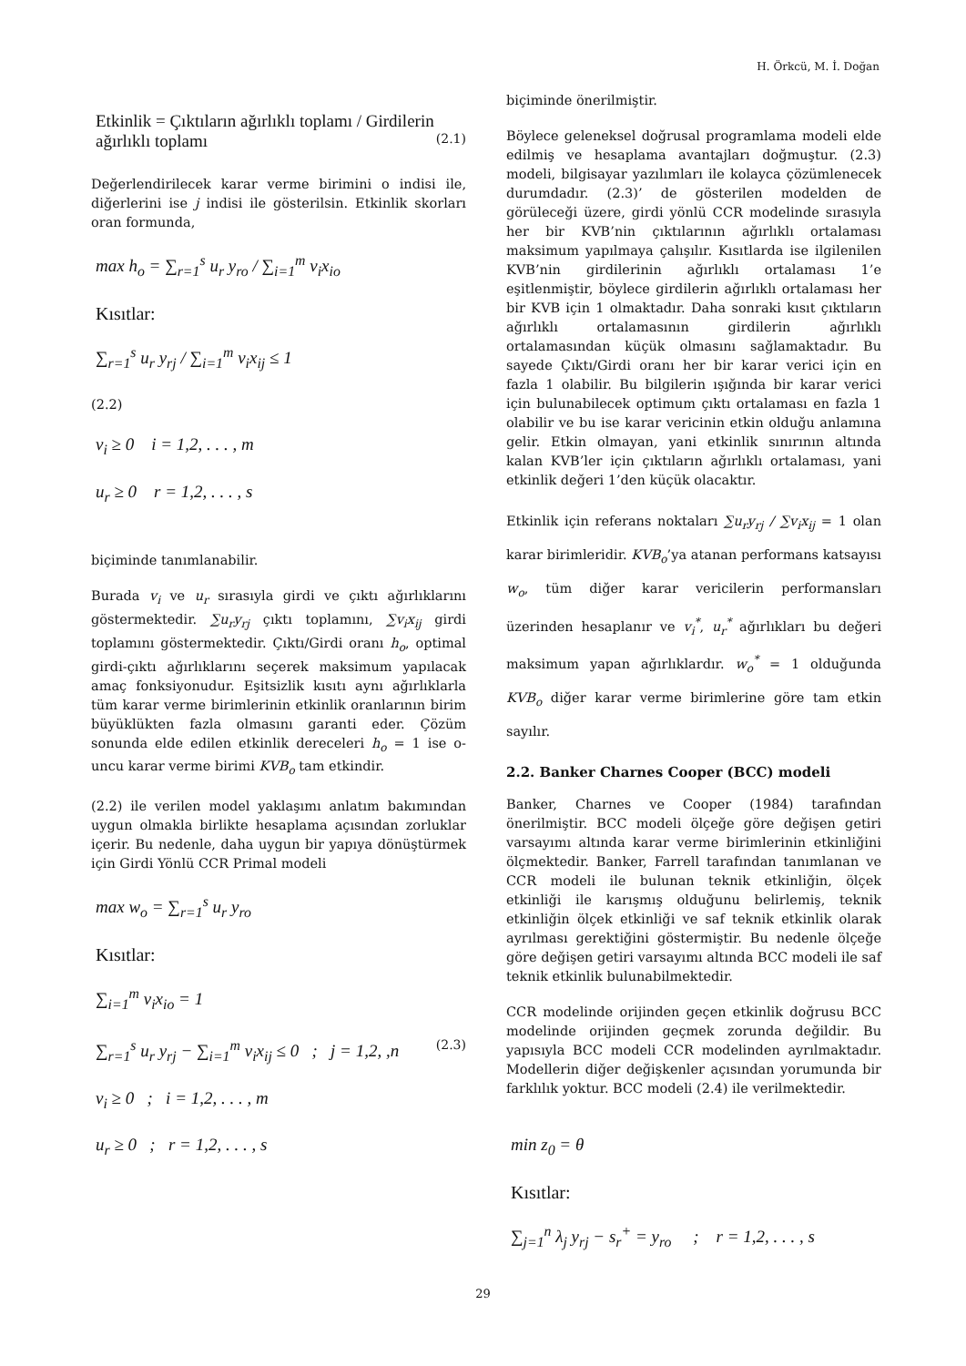H. Örkcü, M. İ. Doğan
Etkinlik = Çıktıların ağırlıklı toplamı / Girdilerin ağırlıklı toplamı (2.1)
Değerlendirilecek karar verme birimini o indisi ile, diğerlerini ise j indisi ile gösterilsin. Etkinlik skorları oran formunda,
max h<sub>o</sub> = ∑<sub>r=1</sub><sup>s</sup> u<sub>r</sub> y<sub>ro</sub> / ∑<sub>i=1</sub><sup>m</sup> v<sub>i</sub>x<sub>io</sub>
Kısıtlar:
∑<sub>r=1</sub><sup>s</sup> u<sub>r</sub> y<sub>rj</sub> / ∑<sub>i=1</sub><sup>m</sup> v<sub>i</sub>x<sub>ij</sub> ≤ 1
(2.2)
v<sub>i</sub> ≥ 0 i = 1,2, . . . , m
u<sub>r</sub> ≥ 0 r = 1,2, . . . , s
biçiminde tanımlanabilir.
Burada v<sub>i</sub> ve u<sub>r</sub> sırasıyla girdi ve çıktı ağırlıklarını göstermektedir. ∑u<sub>r</sub>y<sub>rj</sub> çıktı toplamını, ∑v<sub>i</sub>x<sub>ij</sub> girdi toplamını göstermektedir. Çıktı/Girdi oranı h<sub>o</sub>, optimal girdi-çıktı ağırlıklarını seçerek maksimum yapılacak amaç fonksiyonudur. Eşitsizlik kısıtı aynı ağırlıklarla tüm karar verme birimlerinin etkinlik oranlarının birim büyüklükten fazla olmasını garanti eder. Çözüm sonunda elde edilen etkinlik dereceleri h<sub>o</sub> = 1 ise o-uncu karar verme birimi KVB<sub>o</sub> tam etkindir.
(2.2) ile verilen model yaklaşımı anlatım bakımından uygun olmakla birlikte hesaplama açısından zorluklar içerir. Bu nedenle, daha uygun bir yapıya dönüştürmek için Girdi Yönlü CCR Primal modeli
max w<sub>o</sub> = ∑<sub>r=1</sub><sup>s</sup> u<sub>r</sub> y<sub>ro</sub>
Kısıtlar:
∑<sub>i=1</sub><sup>m</sup> v<sub>i</sub>x<sub>io</sub> = 1
∑<sub>r=1</sub><sup>s</sup> u<sub>r</sub> y<sub>rj</sub> − ∑<sub>i=1</sub><sup>m</sup> v<sub>i</sub>x<sub>ij</sub> ≤ 0 ; j = 1,2, ,n (2.3)
v<sub>i</sub> ≥ 0 ; i = 1,2, . . . , m
u<sub>r</sub> ≥ 0 ; r = 1,2, . . . , s
biçiminde önerilmiştir.
Böylece geleneksel doğrusal programlama modeli elde edilmiş ve hesaplama avantajları doğmuştur. (2.3) modeli, bilgisayar yazılımları ile kolayca çözümlenecek durumdadır. (2.3)’ de gösterilen modelden de görüleceği üzere, girdi yönlü CCR modelinde sırasıyla her bir KVB’nin çıktılarının ağırlıklı ortalaması maksimum yapılmaya çalışılır. Kısıtlarda ise ilgilenilen KVB’nin girdilerinin ağırlıklı ortalaması 1’e eşitlenmiştir, böylece girdilerin ağırlıklı ortalaması her bir KVB için 1 olmaktadır. Daha sonraki kısıt çıktıların ağırlıklı ortalamasının girdilerin ağırlıklı ortalamasından küçük olmasını sağlamaktadır. Bu sayede Çıktı/Girdi oranı her bir karar verici için en fazla 1 olabilir. Bu bilgilerin ışığında bir karar verici için bulunabilecek optimum çıktı ortalaması en fazla 1 olabilir ve bu ise karar vericinin etkin olduğu anlamına gelir. Etkin olmayan, yani etkinlik sınırının altında kalan KVB’ler için çıktıların ağırlıklı ortalaması, yani etkinlik değeri 1’den küçük olacaktır.
Etkinlik için referans noktaları ∑u<sub>r</sub>y<sub>rj</sub> / ∑v<sub>i</sub>x<sub>ij</sub> = 1 olan karar birimleridir. KVB<sub>o</sub>’ya atanan performans katsayısı w<sub>o</sub>, tüm diğer karar vericilerin performansları üzerinden hesaplanır ve v<sub>i</sub><sup>*</sup>, u<sub>r</sub><sup>*</sup> ağırlıkları bu değeri maksimum yapan ağırlıklardır. w<sub>o</sub><sup>*</sup> = 1 olduğunda KVB<sub>o</sub> diğer karar verme birimlerine göre tam etkin sayılır.
2.2. Banker Charnes Cooper (BCC) modeli
Banker, Charnes ve Cooper (1984) tarafından önerilmiştir. BCC modeli ölçeğe göre değişen getiri varsayımı altında karar verme birimlerinin etkinliğini ölçmektedir. Banker, Farrell tarafından tanımlanan ve CCR modeli ile bulunan teknik etkinliğin, ölçek etkinliği ile karışmış olduğunu belirlemiş, teknik etkinliğin ölçek etkinliği ve saf teknik etkinlik olarak ayrılması gerektiğini göstermiştir. Bu nedenle ölçeğe göre değişen getiri varsayımı altında BCC modeli ile saf teknik etkinlik bulunabilmektedir.
CCR modelinde orijinden geçen etkinlik doğrusu BCC modelinde orijinden geçmek zorunda değildir. Bu yapısıyla BCC modeli CCR modelinden ayrılmaktadır. Modellerin diğer değişkenler açısından yorumunda bir farklılık yoktur. BCC modeli (2.4) ile verilmektedir.
min z<sub>0</sub> = θ
Kısıtlar:
∑<sub>j=1</sub><sup>n</sup> λ<sub>j</sub> y<sub>rj</sub> − s<sub>r</sub><sup>+</sup> = y<sub>ro</sub> ; r = 1,2, . . . , s
29